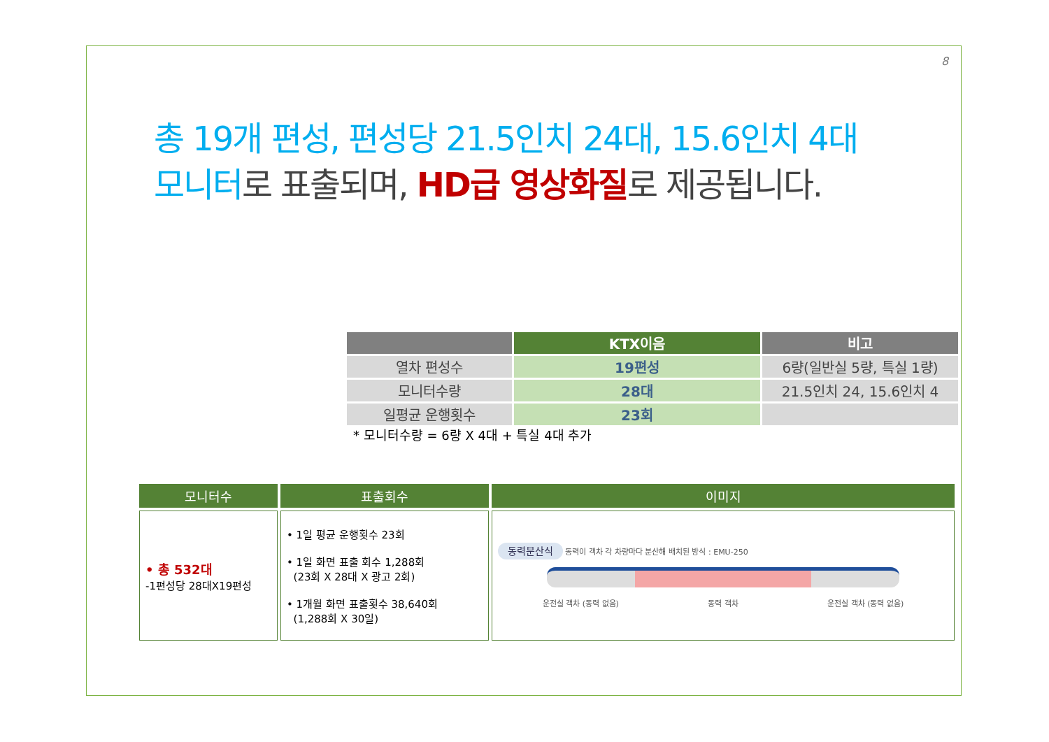8
총 19개 편성, 편성당 21.5인치 24대, 15.6인치 4대
모니터로 표출되며, HD급 영상화질 로 제공됩니다.
| | KTX이음 | 비고 |
| --- | --- | --- |
| 열차 편성수 | 19편성 | 6량(일반실 5량, 특실 1량) |
| 모니터수량 | 28대 | 21.5인치 24, 15.6인치 4 |
| 일평균 운행횟수 | 23회 | |
* 모니터수량 = 6량 X 4대 + 특실 4대 추가
| 모니터수 | 표출회수 | 이미지 |
| --- | --- | --- |
| • 총 532대 -1편성당 28대X19편성 | • 1일 평균 운행횟수 23회 • 1일 화면 표출 회수 1,288회 (23회 X 28대 X 광고 2회) • 1개월 화면 표출횟수 38,640회 (1,288회 X 30일) | 동력분산식 동력이 객차 각 차량마다 분산해 배치된 방식 : EMU-250 운전실 객차 (동력 없음) 동력 객차 운전실 객차 (동력 없음) |